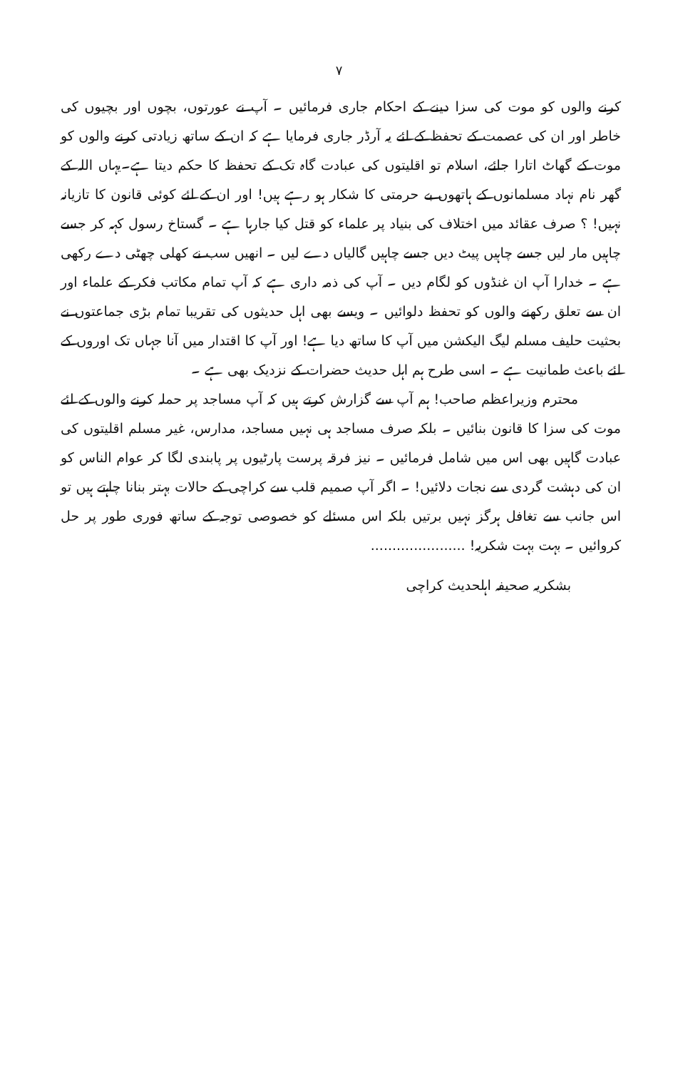۷
کرنے والوں کو موت کی سزا دینے کے احکام جاری فرمائیں ۔ آپ نے عورتوں، بچوں اور بچیوں کی خاطر اور ان کی عصمت کے تحفظ کے لئے یہ آرڈر جاری فرمایا ہے کہ ان کے ساتھ زیادتی کرنے والوں کو موت کے گھاٹ اتارا جائے، اسلام تو اقلیتوں کی عبادت گاہ تک کے تحفظ کا حکم دیتا ہے۔یہاں اللہ کے گھر نام نہاد مسلمانوں کے ہاتھوں بے حرمتی کا شکار ہو رہے ہیں! اور ان کے لئے کوئی قانون کا تازیانہ نہیں! ؟ صرف عقائد میں اختلاف کی بنیاد پر علماء کو قتل کیا جارہا ہے ۔ گستاخ رسول کہہ کر جسے چاہیں مار لیں جسے چاہیں پیٹ دیں جسے چاہیں گالیاں دے لیں ۔ انھیں سب نے کھلی چھٹی دے رکھی ہے ۔ خدارا آپ ان غنڈوں کو لگام دیں ۔ آپ کی ذمہ داری ہے کہ آپ تمام مکاتب فکر کے علماء اور ان سے تعلق رکھنے والوں کو تحفظ دلوائیں ۔ ویسے بھی اہل حدیثوں کی تقریبا تمام بڑی جماعتوں نے بحثیت حلیف مسلم لیگ الیکشن میں آپ کا ساتھ دیا ہے! اور آپ کا اقتدار میں آنا جہاں تک اوروں کے لئے باعث طمانیت ہے ۔ اسی طرح ہم اہل حدیث حضرات کے نزدیک بھی ہے ۔
محترم وزیراعظم صاحب! ہم آپ سے گزارش کرتے ہیں کہ آپ مساجد پر حملہ کرنے والوں کے لئے موت کی سزا کا قانون بنائیں ۔ بلکہ صرف مساجد ہی نہیں مساجد، مدارس، غیر مسلم اقلیتوں کی عبادت گاہیں بھی اس میں شامل فرمائیں ۔ نیز فرقہ پرست پارٹیوں پر پابندی لگا کر عوام الناس کو ان کی دہشت گردی سے نجات دلائیں! ۔ اگر آپ صمیم قلب سے کراچی کے حالات بہتر بنانا چاہتے ہیں تو اس جانب سے تغافل ہرگز نہیں برتیں بلکہ اس مسئلے کو خصوصی توجہ کے ساتھ فوری طور پر حل کروائیں ۔ بہت بہت شکریہ! ......................
بشکریہ صحیفہ اہلحدیث کراچی